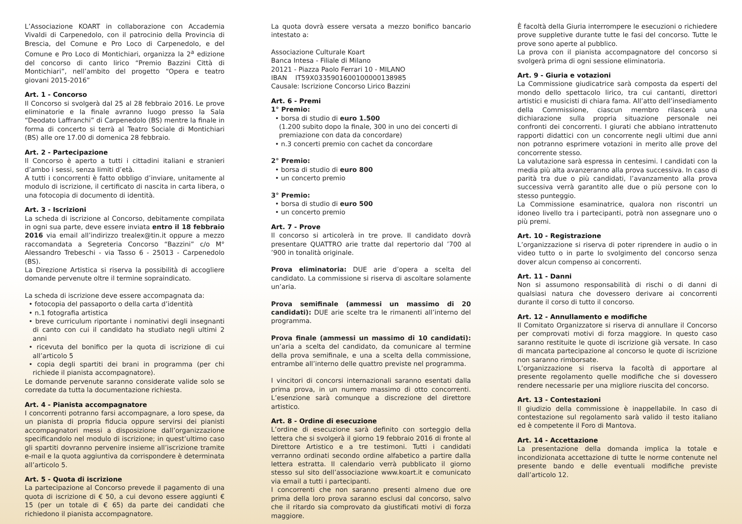L’Associazione KOART in collaborazione con Accademia Vivaldi di Carpenedolo, con il patrocinio della Provincia di Brescia, del Comune e Pro Loco di Carpenedolo, e del Comune e Pro Loco di Montichiari, organizza la 2<sup>a</sup> edizione del concorso di canto lirico “Premio Bazzini Città di Montichiari”, nell’ambito del progetto “Opera e teatro giovani 2015-2016”
Art. 1 - Concorso
Il Concorso si svolgerà dal 25 al 28 febbraio 2016. Le prove eliminatorie e la finale avranno luogo presso la Sala “Deodato Laffranchi” di Carpenedolo (BS) mentre la finale in forma di concerto si terrà al Teatro Sociale di Montichiari (BS) alle ore 17.00 di domenica 28 febbraio.
Art. 2 - Partecipazione
Il Concorso è aperto a tutti i cittadini italiani e stranieri d’ambo i sessi, senza limiti d’età.
A tutti i concorrenti è fatto obbligo d’inviare, unitamente al modulo di iscrizione, il certificato di nascita in carta libera, o una fotocopia di documento di identità.
Art. 3 - Iscrizioni
La scheda di iscrizione al Concorso, debitamente compilata in ogni sua parte, deve essere inviata entro il 18 febbraio 2016 via email all’indirizzo trealex@tin.it oppure a mezzo raccomandata a Segreteria Concorso “Bazzini” c/o M° Alessandro Trebeschi - via Tasso 6 - 25013 - Carpenedolo (BS).
La Direzione Artistica si riserva la possibilità di accogliere domande pervenute oltre il termine sopraindicato.
La scheda di iscrizione deve essere accompagnata da:
• fotocopia del passaporto o della carta d’identità
• n.1 fotografia artistica
• breve curriculum riportante i nominativi degli insegnanti di canto con cui il candidato ha studiato negli ultimi 2 anni
• ricevuta del bonifico per la quota di iscrizione di cui all’articolo 5
• copia degli spartiti dei brani in programma (per chi richiede il pianista accompagnatore).
Le domande pervenute saranno considerate valide solo se corredate da tutta la documentazione richiesta.
Art. 4 - Pianista accompagnatore
I concorrenti potranno farsi accompagnare, a loro spese, da un pianista di propria fiducia oppure servirsi dei pianisti accompagnatori messi a disposizione dall’organizzazione specificandolo nel modulo di iscrizione; in quest’ultimo caso gli spartiti dovranno pervenire insieme all’iscrizione tramite e-mail e la quota aggiuntiva da corrispondere è determinata all’articolo 5.
Art. 5 - Quota di iscrizione
La partecipazione al Concorso prevede il pagamento di una quota di iscrizione di € 50, a cui devono essere aggiunti € 15 (per un totale di € 65) da parte dei candidati che richiedono il pianista accompagnatore.
La quota dovrà essere versata a mezzo bonifico bancario intestato a:
Associazione Culturale Koart
Banca Intesa - Filiale di Milano
20121 - Piazza Paolo Ferrari 10 - MILANO
IBAN IT59X0335901600100000138985
Causale: Iscrizione Concorso Lirico Bazzini
Art. 6 - Premi
1° Premio:
• borsa di studio di euro 1.500
(1.200 subito dopo la finale, 300 in uno dei concerti di premiazione con data da concordare)
• n.3 concerti premio con cachet da concordare
2° Premio:
• borsa di studio di euro 800
• un concerto premio
3° Premio:
• borsa di studio di euro 500
• un concerto premio
Art. 7 - Prove
Il concorso si articolerà in tre prove. Il candidato dovrà presentare QUATTRO arie tratte dal repertorio dal ’700 al ’900 in tonalità originale.
Prova eliminatoria: DUE arie d’opera a scelta del candidato. La commissione si riserva di ascoltare solamente un’aria.
Prova semifinale (ammessi un massimo di 20 candidati): DUE arie scelte tra le rimanenti all’interno del programma.
Prova finale (ammessi un massimo di 10 candidati): un’aria a scelta del candidato, da comunicare al termine della prova semifinale, e una a scelta della commissione, entrambe all’interno delle quattro previste nel programma.
I vincitori di concorsi internazionali saranno esentati dalla prima prova, in un numero massimo di otto concorrenti. L’esenzione sarà comunque a discrezione del direttore artistico.
Art. 8 - Ordine di esecuzione
L’ordine di esecuzione sarà definito con sorteggio della lettera che si svolgerà il giorno 19 febbraio 2016 di fronte al Direttore Artistico e a tre testimoni. Tutti i candidati verranno ordinati secondo ordine alfabetico a partire dalla lettera estratta. Il calendario verrà pubblicato il giorno stesso sul sito dell’associazione www.koart.it e comunicato via email a tutti i partecipanti.
I concorrenti che non saranno presenti almeno due ore prima della loro prova saranno esclusi dal concorso, salvo che il ritardo sia comprovato da giustificati motivi di forza maggiore.
È facoltà della Giuria interrompere le esecuzioni o richiedere prove suppletive durante tutte le fasi del concorso. Tutte le prove sono aperte al pubblico.
La prova con il pianista accompagnatore del concorso si svolgerà prima di ogni sessione eliminatoria.
Art. 9 - Giuria e votazioni
La Commissione giudicatrice sarà composta da esperti del mondo dello spettacolo lirico, tra cui cantanti, direttori artistici e musicisti di chiara fama. All’atto dell’insediamento della Commissione, ciascun membro rilascerà una dichiarazione sulla propria situazione personale nei confronti dei concorrenti. I giurati che abbiano intrattenuto rapporti didattici con un concorrente negli ultimi due anni non potranno esprimere votazioni in merito alle prove del concorrente stesso.
La valutazione sarà espressa in centesimi. I candidati con la media più alta avanzeranno alla prova successiva. In caso di parità tra due o più candidati, l’avanzamento alla prova successiva verrà garantito alle due o più persone con lo stesso punteggio.
La Commissione esaminatrice, qualora non riscontri un idoneo livello tra i partecipanti, potrà non assegnare uno o più premi.
Art. 10 - Registrazione
L’organizzazione si riserva di poter riprendere in audio o in video tutto o in parte lo svolgimento del concorso senza dover alcun compenso ai concorrenti.
Art. 11 - Danni
Non si assumono responsabilità di rischi o di danni di qualsiasi natura che dovessero derivare ai concorrenti durante il corso di tutto il concorso.
Art. 12 - Annullamento e modifiche
Il Comitato Organizzatore si riserva di annullare il Concorso per comprovati motivi di forza maggiore. In questo caso saranno restituite le quote di iscrizione già versate. In caso di mancata partecipazione al concorso le quote di iscrizione non saranno rimborsate.
L’organizzazione si riserva la facoltà di apportare al presente regolamento quelle modifiche che si dovessero rendere necessarie per una migliore riuscita del concorso.
Art. 13 - Contestazioni
Il giudizio della commissione è inappellabile. In caso di contestazione sul regolamento sarà valido il testo italiano ed è competente il Foro di Mantova.
Art. 14 - Accettazione
La presentazione della domanda implica la totale e incondizionata accettazione di tutte le norme contenute nel presente bando e delle eventuali modifiche previste dall’articolo 12.